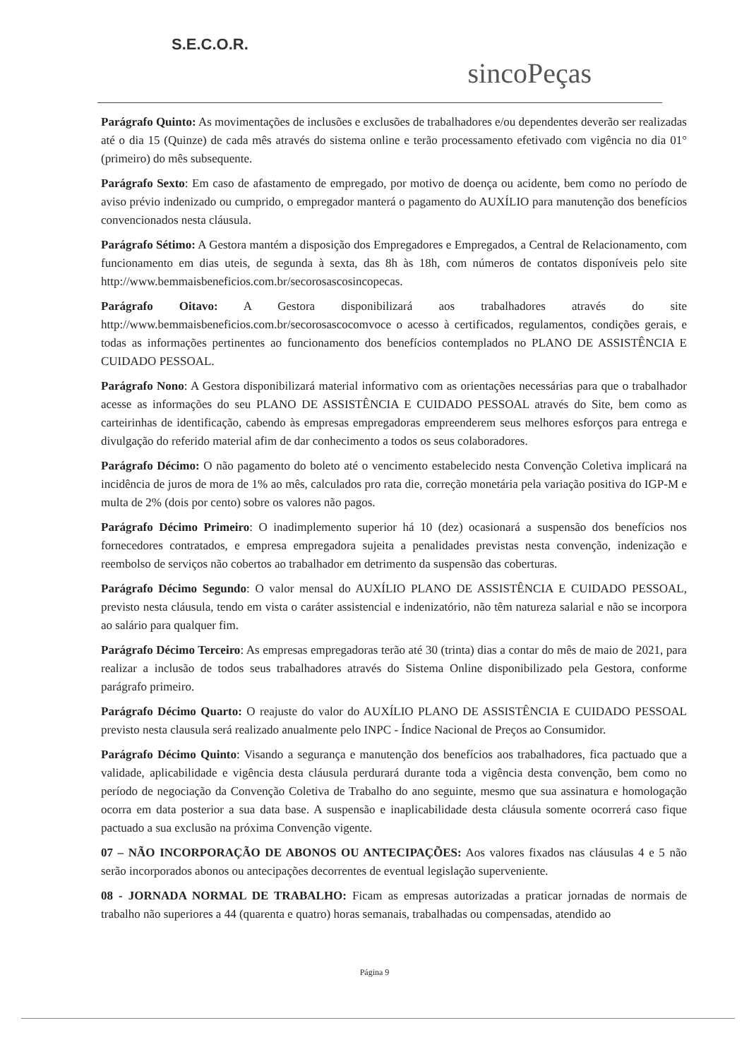S.E.C.O.R.
sincoPeças
Parágrafo Quinto: As movimentações de inclusões e exclusões de trabalhadores e/ou dependentes deverão ser realizadas até o dia 15 (Quinze) de cada mês através do sistema online e terão processamento efetivado com vigência no dia 01° (primeiro) do mês subsequente.
Parágrafo Sexto: Em caso de afastamento de empregado, por motivo de doença ou acidente, bem como no período de aviso prévio indenizado ou cumprido, o empregador manterá o pagamento do AUXÍLIO para manutenção dos benefícios convencionados nesta cláusula.
Parágrafo Sétimo: A Gestora mantém a disposição dos Empregadores e Empregados, a Central de Relacionamento, com funcionamento em dias uteis, de segunda à sexta, das 8h às 18h, com números de contatos disponíveis pelo site http://www.bemmaisbeneficios.com.br/secorosascosincopecas.
Parágrafo Oitavo: A Gestora disponibilizará aos trabalhadores através do site http://www.bemmaisbeneficios.com.br/secorosascocomvoce o acesso à certificados, regulamentos, condições gerais, e todas as informações pertinentes ao funcionamento dos benefícios contemplados no PLANO DE ASSISTÊNCIA E CUIDADO PESSOAL.
Parágrafo Nono: A Gestora disponibilizará material informativo com as orientações necessárias para que o trabalhador acesse as informações do seu PLANO DE ASSISTÊNCIA E CUIDADO PESSOAL através do Site, bem como as carteirinhas de identificação, cabendo às empresas empregadoras empreenderem seus melhores esforços para entrega e divulgação do referido material afim de dar conhecimento a todos os seus colaboradores.
Parágrafo Décimo: O não pagamento do boleto até o vencimento estabelecido nesta Convenção Coletiva implicará na incidência de juros de mora de 1% ao mês, calculados pro rata die, correção monetária pela variação positiva do IGP-M e multa de 2% (dois por cento) sobre os valores não pagos.
Parágrafo Décimo Primeiro: O inadimplemento superior há 10 (dez) ocasionará a suspensão dos benefícios nos fornecedores contratados, e empresa empregadora sujeita a penalidades previstas nesta convenção, indenização e reembolso de serviços não cobertos ao trabalhador em detrimento da suspensão das coberturas.
Parágrafo Décimo Segundo: O valor mensal do AUXÍLIO PLANO DE ASSISTÊNCIA E CUIDADO PESSOAL, previsto nesta cláusula, tendo em vista o caráter assistencial e indenizatório, não têm natureza salarial e não se incorpora ao salário para qualquer fim.
Parágrafo Décimo Terceiro: As empresas empregadoras terão até 30 (trinta) dias a contar do mês de maio de 2021, para realizar a inclusão de todos seus trabalhadores através do Sistema Online disponibilizado pela Gestora, conforme parágrafo primeiro.
Parágrafo Décimo Quarto: O reajuste do valor do AUXÍLIO PLANO DE ASSISTÊNCIA E CUIDADO PESSOAL previsto nesta clausula será realizado anualmente pelo INPC - Índice Nacional de Preços ao Consumidor.
Parágrafo Décimo Quinto: Visando a segurança e manutenção dos benefícios aos trabalhadores, fica pactuado que a validade, aplicabilidade e vigência desta cláusula perdurará durante toda a vigência desta convenção, bem como no período de negociação da Convenção Coletiva de Trabalho do ano seguinte, mesmo que sua assinatura e homologação ocorra em data posterior a sua data base. A suspensão e inaplicabilidade desta cláusula somente ocorrerá caso fique pactuado a sua exclusão na próxima Convenção vigente.
07 – NÃO INCORPORAÇÃO DE ABONOS OU ANTECIPAÇÕES: Aos valores fixados nas cláusulas 4 e 5 não serão incorporados abonos ou antecipações decorrentes de eventual legislação superveniente.
08 - JORNADA NORMAL DE TRABALHO: Ficam as empresas autorizadas a praticar jornadas de normais de trabalho não superiores a 44 (quarenta e quatro) horas semanais, trabalhadas ou compensadas, atendido ao
Página 9